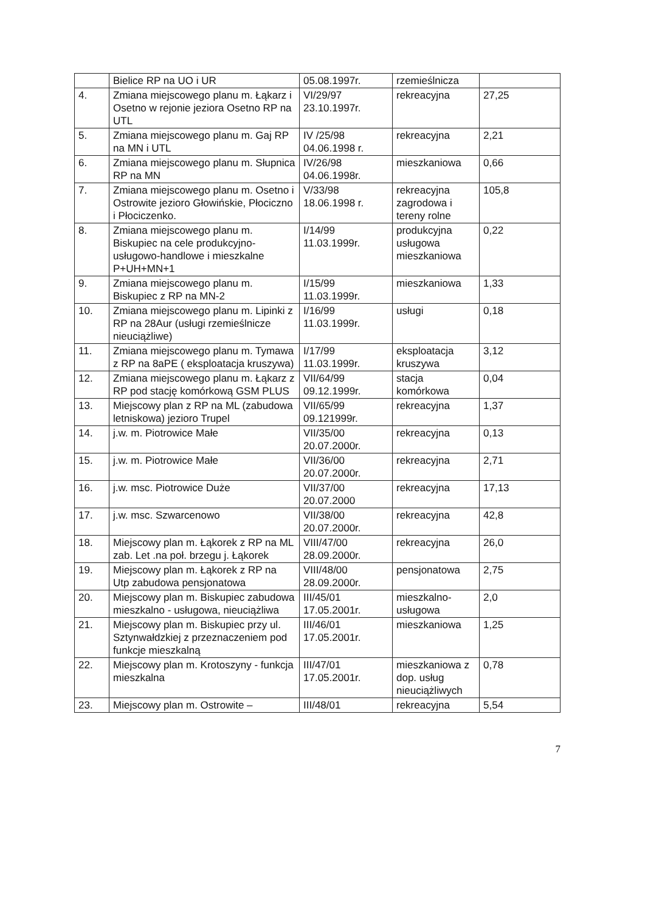| | Bielice RP na UO i UR | 05.08.1997r. | rzemieślnicza | |
| 4. | Zmiana miejscowego planu m. Łąkarz i Osetno w rejonie jeziora Osetno RP na UTL | VI/29/97 23.10.1997r. | rekreacyjna | 27,25 |
| 5. | Zmiana miejscowego planu m. Gaj RP na MN i UTL | IV /25/98 04.06.1998 r. | rekreacyjna | 2,21 |
| 6. | Zmiana miejscowego planu m. Słupnica RP na MN | IV/26/98 04.06.1998r. | mieszkaniowa | 0,66 |
| 7. | Zmiana miejscowego planu m. Osetno i Ostrowite jezioro Głowińskie, Płociczno i Płociczenko. | V/33/98 18.06.1998 r. | rekreacyjna zagrodowa i tereny rolne | 105,8 |
| 8. | Zmiana miejscowego planu m. Biskupiec na cele produkcyjno-usługowo-handlowe i mieszkalne P+UH+MN+1 | I/14/99 11.03.1999r. | produkcyjna usługowa mieszkaniowa | 0,22 |
| 9. | Zmiana miejscowego planu m. Biskupiec z RP na MN-2 | I/15/99 11.03.1999r. | mieszkaniowa | 1,33 |
| 10. | Zmiana miejscowego planu m. Lipinki z RP na 28Aur (usługi rzemieślnicze nieuciążliwe) | I/16/99 11.03.1999r. | usługi | 0,18 |
| 11. | Zmiana miejscowego planu m. Tymawa z RP na 8aPE ( eksploatacja kruszywa) | I/17/99 11.03.1999r. | eksploatacja kruszywa | 3,12 |
| 12. | Zmiana miejscowego planu m. Łąkarz z RP pod stację komórkową GSM PLUS | VII/64/99 09.12.1999r. | stacja komórkowa | 0,04 |
| 13. | Miejscowy plan z RP na ML (zabudowa letniskowa) jezioro Trupel | VII/65/99 09.121999r. | rekreacyjna | 1,37 |
| 14. | j.w. m. Piotrowice Małe | VII/35/00 20.07.2000r. | rekreacyjna | 0,13 |
| 15. | j.w. m. Piotrowice Małe | VII/36/00 20.07.2000r. | rekreacyjna | 2,71 |
| 16. | j.w. msc. Piotrowice Duże | VII/37/00 20.07.2000 | rekreacyjna | 17,13 |
| 17. | j.w. msc. Szwarcenowo | VII/38/00 20.07.2000r. | rekreacyjna | 42,8 |
| 18. | Miejscowy plan m. Łąkorek z RP na ML zab. Let .na poł. brzegu j. Łąkorek | VIII/47/00 28.09.2000r. | rekreacyjna | 26,0 |
| 19. | Miejscowy plan m. Łąkorek z RP na Utp zabudowa pensjonatowa | VIII/48/00 28.09.2000r. | pensjonatowa | 2,75 |
| 20. | Miejscowy plan m. Biskupiec zabudowa mieszkalno - usługowa, nieuciążliwa | III/45/01 17.05.2001r. | mieszkalno-usługowa | 2,0 |
| 21. | Miejscowy plan m. Biskupiec przy ul. Sztynwałdzkiej z przeznaczeniem pod funkcje mieszkalną | III/46/01 17.05.2001r. | mieszkaniowa | 1,25 |
| 22. | Miejscowy plan m. Krotoszyny - funkcja mieszkalna | III/47/01 17.05.2001r. | mieszkaniowa z dop. usług nieuciążliwych | 0,78 |
| 23. | Miejscowy plan m. Ostrowite – | III/48/01 | rekreacyjna | 5,54 |
7